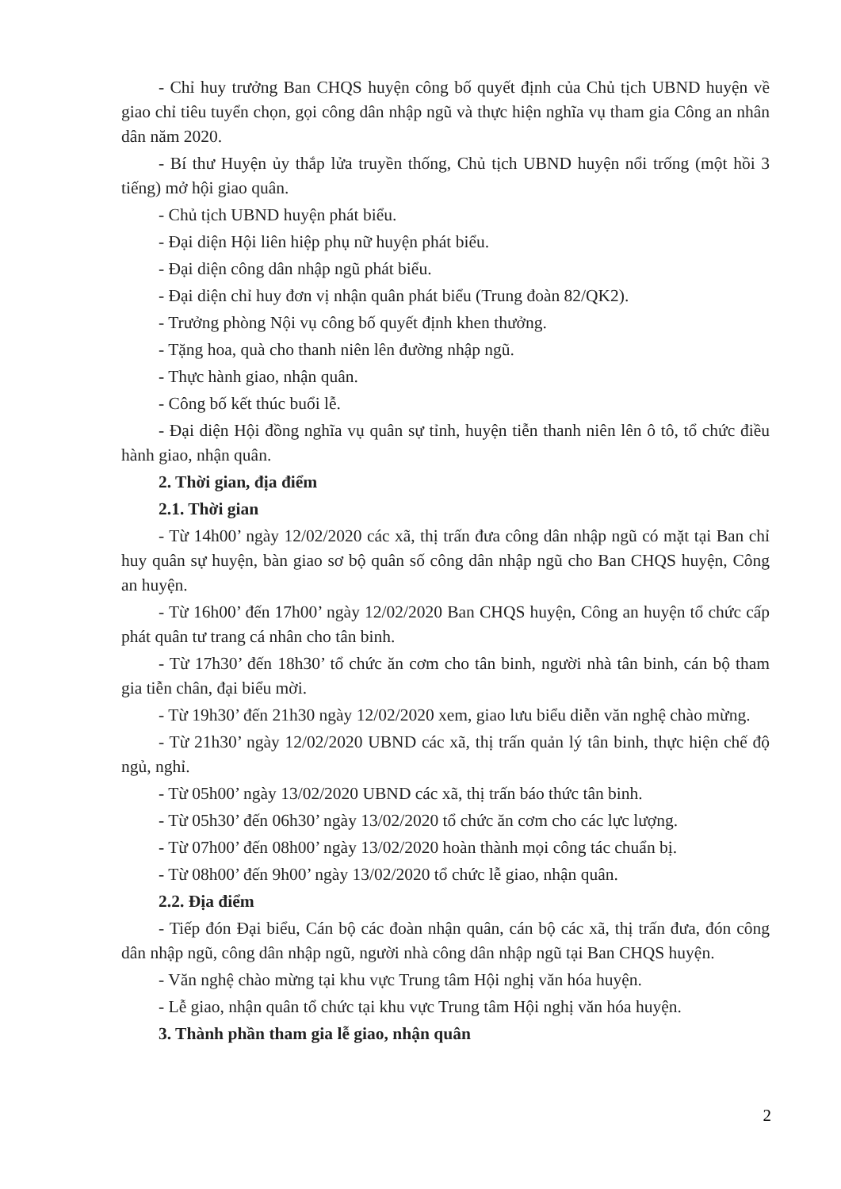- Chỉ huy trưởng Ban CHQS huyện công bố quyết định của Chủ tịch UBND huyện về giao chỉ tiêu tuyển chọn, gọi công dân nhập ngũ và thực hiện nghĩa vụ tham gia Công an nhân dân năm 2020.
- Bí thư Huyện ủy thắp lửa truyền thống, Chủ tịch UBND huyện nổi trống (một hồi 3 tiếng) mở hội giao quân.
- Chủ tịch UBND huyện phát biểu.
- Đại diện Hội liên hiệp phụ nữ huyện phát biểu.
- Đại diện công dân nhập ngũ phát biểu.
- Đại diện chỉ huy đơn vị nhận quân phát biểu (Trung đoàn 82/QK2).
- Trưởng phòng Nội vụ công bố quyết định khen thưởng.
- Tặng hoa, quà cho thanh niên lên đường nhập ngũ.
- Thực hành giao, nhận quân.
- Công bố kết thúc buổi lễ.
- Đại diện Hội đồng nghĩa vụ quân sự tỉnh, huyện tiễn thanh niên lên ô tô, tổ chức điều hành giao, nhận quân.
2. Thời gian, địa điểm
2.1. Thời gian
- Từ 14h00’ ngày 12/02/2020 các xã, thị trấn đưa công dân nhập ngũ có mặt tại Ban chỉ huy quân sự huyện, bàn giao sơ bộ quân số công dân nhập ngũ cho Ban CHQS huyện, Công an huyện.
- Từ 16h00’ đến 17h00’ ngày 12/02/2020 Ban CHQS huyện, Công an huyện tổ chức cấp phát quân tư trang cá nhân cho tân binh.
- Từ 17h30’ đến 18h30’ tổ chức ăn cơm cho tân binh, người nhà tân binh, cán bộ tham gia tiễn chân, đại biểu mời.
- Từ 19h30’ đến 21h30 ngày 12/02/2020 xem, giao lưu biểu diễn văn nghệ chào mừng.
- Từ 21h30’ ngày 12/02/2020 UBND các xã, thị trấn quản lý tân binh, thực hiện chế độ ngủ, nghỉ.
- Từ 05h00’ ngày 13/02/2020 UBND các xã, thị trấn báo thức tân binh.
- Từ 05h30’ đến 06h30’ ngày 13/02/2020 tổ chức ăn cơm cho các lực lượng.
- Từ 07h00’ đến 08h00’ ngày 13/02/2020 hoàn thành mọi công tác chuẩn bị.
- Từ 08h00’ đến 9h00’ ngày 13/02/2020 tổ chức lễ giao, nhận quân.
2.2. Địa điểm
- Tiếp đón Đại biểu, Cán bộ các đoàn nhận quân, cán bộ các xã, thị trấn đưa, đón công dân nhập ngũ, công dân nhập ngũ, người nhà công dân nhập ngũ tại Ban CHQS huyện.
- Văn nghệ chào mừng tại khu vực Trung tâm Hội nghị văn hóa huyện.
- Lễ giao, nhận quân tổ chức tại khu vực Trung tâm Hội nghị văn hóa huyện.
3. Thành phần tham gia lễ giao, nhận quân
2